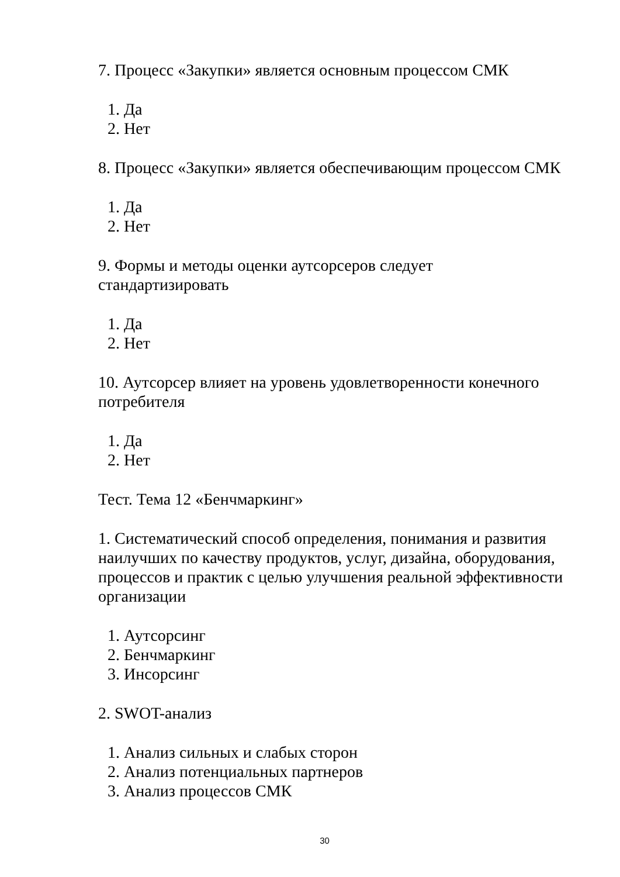7. Процесс «Закупки» является основным процессом СМК
1. Да
2. Нет
8. Процесс «Закупки» является обеспечивающим процессом СМК
1. Да
2. Нет
9. Формы и методы оценки аутсорсеров следует
стандартизировать
1. Да
2. Нет
10. Аутсорсер влияет на уровень удовлетворенности конечного потребителя
1. Да
2. Нет
Тест. Тема 12 «Бенчмаркинг»
1. Систематический способ определения, понимания и развития наилучших по качеству продуктов, услуг, дизайна, оборудования, процессов и практик с целью улучшения реальной эффективности организации
1. Аутсорсинг
2. Бенчмаркинг
3. Инсорсинг
2. SWOT-анализ
1. Анализ сильных и слабых сторон
2. Анализ потенциальных партнеров
3. Анализ процессов СМК
30